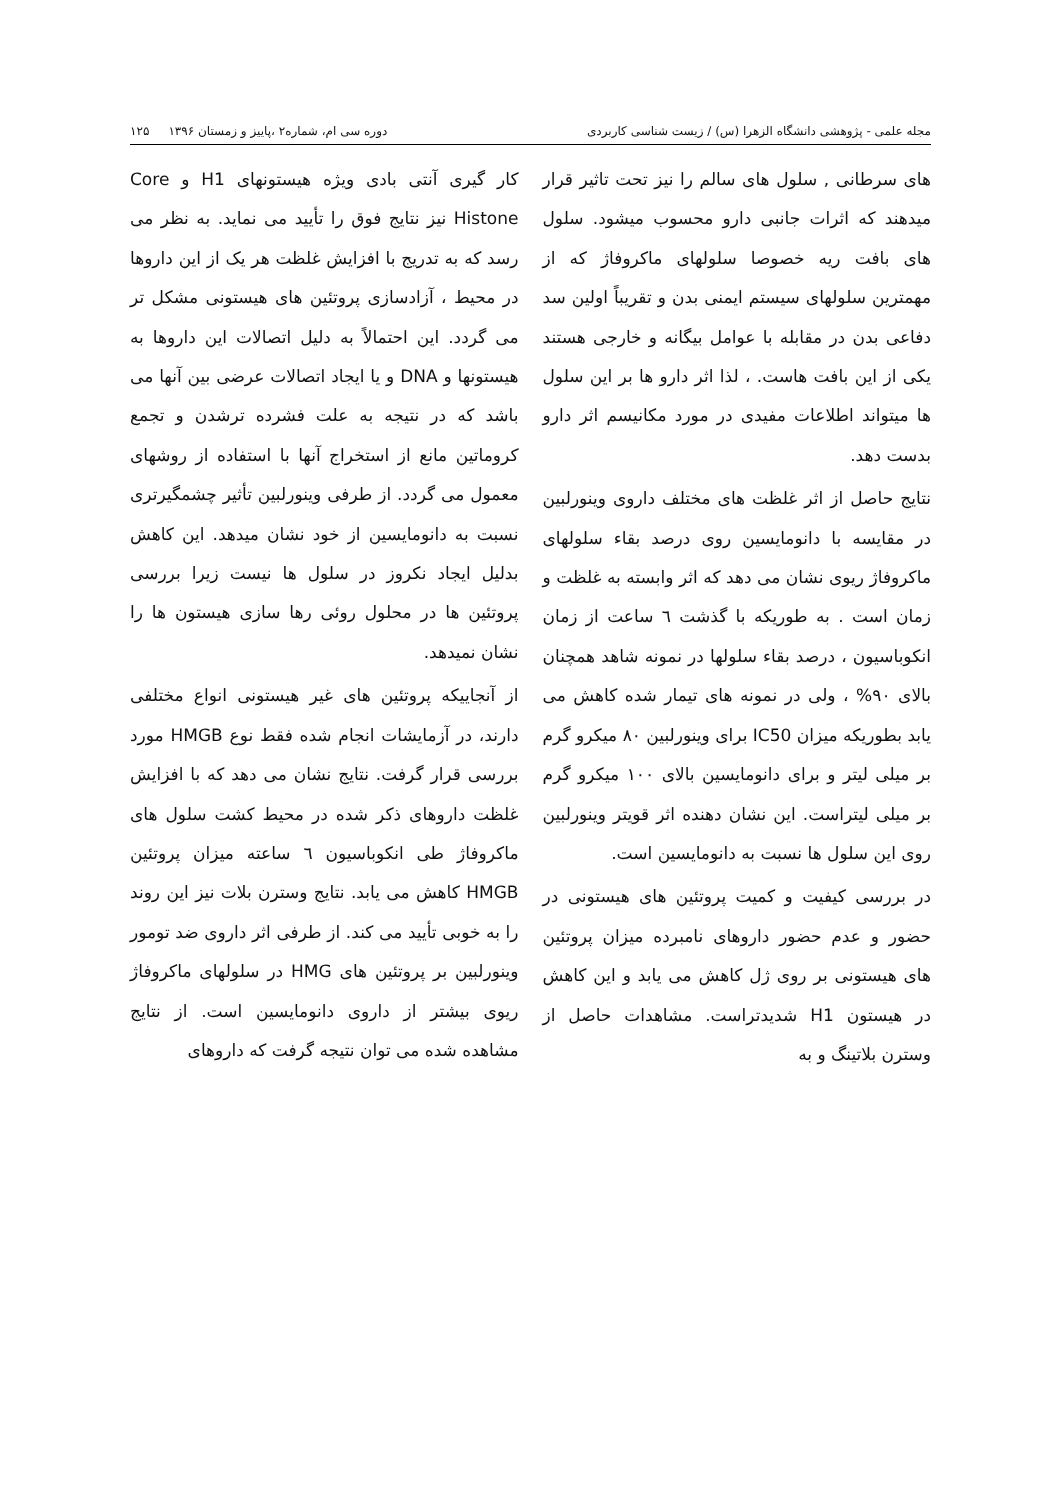مجله علمی - پژوهشی دانشگاه الزهرا (س) / زیست شناسی کاربردی دوره سی ام، شماره۲ ،پاییز و زمستان ۱۳۹۶ ۱۲۵
های سرطانی , سلول های سالم را نیز تحت تاثیر قرار میدهند که اثرات جانبی دارو محسوب میشود. سلول های بافت ریه خصوصا سلولهای ماکروفاژ که از مهمترین سلولهای سیستم ایمنی بدن و تقریباً اولین سد دفاعی بدن در مقابله با عوامل بیگانه و خارجی هستند یکی از این بافت هاست. ، لذا اثر دارو ها بر این سلول ها میتواند اطلاعات مفیدی در مورد مکانیسم اثر دارو بدست دهد.
نتایج حاصل از اثر غلظت های مختلف داروی وینورلبین در مقایسه با دانومایسین روی درصد بقاء سلولهای ماکروفاژ ریوی نشان می دهد که اثر وابسته به غلظت و زمان است . به طوریکه با گذشت ٦ ساعت از زمان انکوباسیون ، درصد بقاء سلولها در نمونه شاهد همچنان بالای ۹۰% ، ولی در نمونه های تیمار شده کاهش می یابد بطوریکه میزان IC50 برای وینورلبین ۸۰ میکرو گرم بر میلی لیتر و برای دانومایسین بالای ۱۰۰ میکرو گرم بر میلی لیتراست. این نشان دهنده اثر قویتر وینورلبین روی این سلول ها نسبت به دانومایسین است.
در بررسی کیفیت و کمیت پروتئین های هیستونی در حضور و عدم حضور داروهای نامبرده میزان پروتئین های هیستونی بر روی ژل کاهش می یابد و این کاهش در هیستون H1 شدیدتراست. مشاهدات حاصل از وسترن بلاتینگ و به
کار گیری آنتی بادی ویژه هیستونهای H1 و Core Histone نیز نتایج فوق را تأیید می نماید. به نظر می رسد که به تدریج با افزایش غلظت هر یک از این داروها در محیط ، آزادسازی پروتئین های هیستونی مشکل تر می گردد. این احتمالاً به دلیل اتصالات این داروها به هیستونها و DNA و یا ایجاد اتصالات عرضی بین آنها می باشد که در نتیجه به علت فشرده ترشدن و تجمع کروماتین مانع از استخراج آنها با استفاده از روشهای معمول می گردد. از طرفی وینورلبین تأثیر چشمگیرتری نسبت به دانومایسین از خود نشان میدهد. این کاهش بدلیل ایجاد نکروز در سلول ها نیست زیرا بررسی پروتئین ها در محلول روئی رها سازی هیستون ها را نشان نمیدهد.
از آنجاییکه پروتئین های غیر هیستونی انواع مختلفی دارند، در آزمایشات انجام شده فقط نوع HMGB مورد بررسی قرار گرفت. نتایج نشان می دهد که با افزایش غلظت داروهای ذکر شده در محیط کشت سلول های ماکروفاژ طی انکوباسیون ٦ ساعته میزان پروتئین HMGB کاهش می یابد. نتایج وسترن بلات نیز این روند را به خوبی تأیید می کند. از طرفی اثر داروی ضد تومور وینورلبین بر پروتئین های HMG در سلولهای ماکروفاژ ریوی بیشتر از داروی دانومایسین است. از نتایج مشاهده شده می توان نتیجه گرفت که داروهای